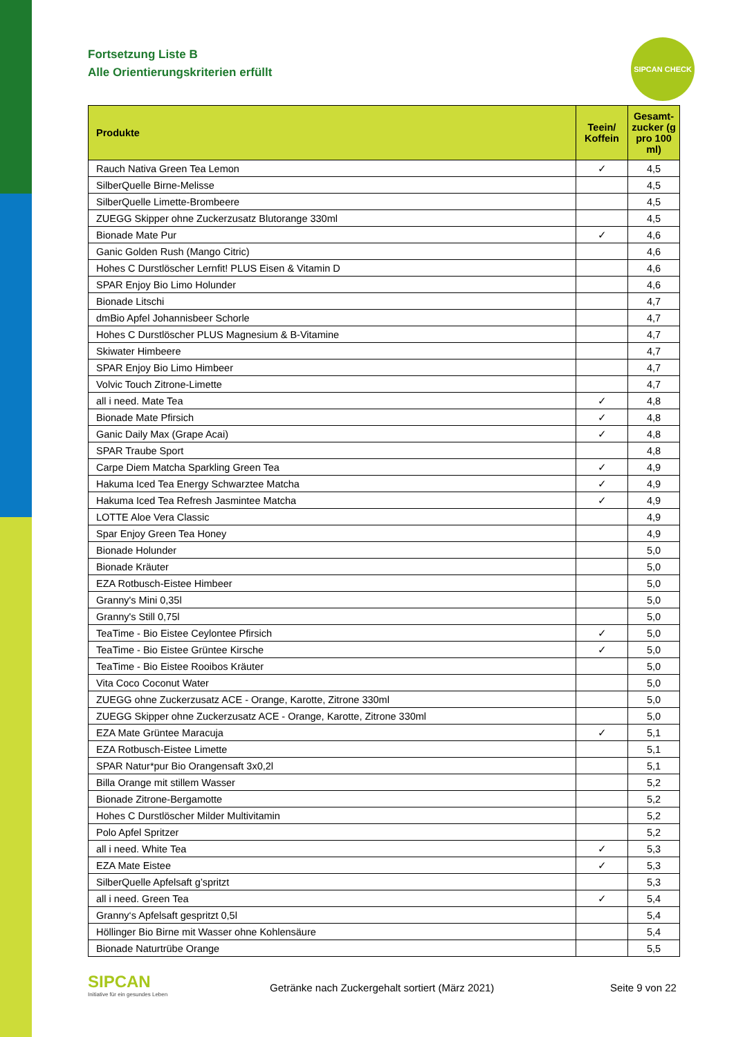Fortsetzung Liste B
Alle Orientierungskriterien erfüllt
SIPCAN CHECK
| Produkte | Teein/ Koffein | Gesamt-zucker (g pro 100 ml) |
| --- | --- | --- |
| Rauch Nativa Green Tea Lemon | ✓ | 4,5 |
| SilberQuelle Birne-Melisse | | 4,5 |
| SilberQuelle Limette-Brombeere | | 4,5 |
| ZUEGG Skipper ohne Zuckerzusatz Blutorange 330ml | | 4,5 |
| Bionade Mate Pur | ✓ | 4,6 |
| Ganic Golden Rush (Mango Citric) | | 4,6 |
| Hohes C Durstlöscher Lernfit! PLUS Eisen & Vitamin D | | 4,6 |
| SPAR Enjoy Bio Limo Holunder | | 4,6 |
| Bionade Litschi | | 4,7 |
| dmBio Apfel Johannisbeer Schorle | | 4,7 |
| Hohes C Durstlöscher PLUS Magnesium & B-Vitamine | | 4,7 |
| Skiwater Himbeere | | 4,7 |
| SPAR Enjoy Bio Limo Himbeer | | 4,7 |
| Volvic Touch Zitrone-Limette | | 4,7 |
| all i need. Mate Tea | ✓ | 4,8 |
| Bionade Mate Pfirsich | ✓ | 4,8 |
| Ganic Daily Max (Grape Acai) | ✓ | 4,8 |
| SPAR Traube Sport | | 4,8 |
| Carpe Diem Matcha Sparkling Green Tea | ✓ | 4,9 |
| Hakuma Iced Tea Energy Schwarztee Matcha | ✓ | 4,9 |
| Hakuma Iced Tea Refresh Jasmintee Matcha | ✓ | 4,9 |
| LOTTE Aloe Vera Classic | | 4,9 |
| Spar Enjoy Green Tea Honey | | 4,9 |
| Bionade Holunder | | 5,0 |
| Bionade Kräuter | | 5,0 |
| EZA Rotbusch-Eistee Himbeer | | 5,0 |
| Granny's Mini 0,35l | | 5,0 |
| Granny's Still 0,75l | | 5,0 |
| TeaTime - Bio Eistee Ceylontee Pfirsich | ✓ | 5,0 |
| TeaTime - Bio Eistee Grüntee Kirsche | ✓ | 5,0 |
| TeaTime - Bio Eistee Rooibos Kräuter | | 5,0 |
| Vita Coco Coconut Water | | 5,0 |
| ZUEGG ohne Zuckerzusatz ACE - Orange, Karotte, Zitrone 330ml | | 5,0 |
| ZUEGG Skipper ohne Zuckerzusatz ACE - Orange, Karotte, Zitrone 330ml | | 5,0 |
| EZA Mate Grüntee Maracuja | ✓ | 5,1 |
| EZA Rotbusch-Eistee Limette | | 5,1 |
| SPAR Natur*pur Bio Orangensaft 3x0,2l | | 5,1 |
| Billa Orange mit stillem Wasser | | 5,2 |
| Bionade Zitrone-Bergamotte | | 5,2 |
| Hohes C Durstlöscher Milder Multivitamin | | 5,2 |
| Polo Apfel Spritzer | | 5,2 |
| all i need. White Tea | ✓ | 5,3 |
| EZA Mate Eistee | ✓ | 5,3 |
| SilberQuelle Apfelsaft g’spritzt | | 5,3 |
| all i need. Green Tea | ✓ | 5,4 |
| Granny‘s Apfelsaft gespritzt 0,5l | | 5,4 |
| Höllinger Bio Birne mit Wasser ohne Kohlensäure | | 5,4 |
| Bionade Naturtrübe Orange | | 5,5 |
SIPCAN
Initiative für ein gesundes Leben
Getränke nach Zuckergehalt sortiert (März 2021)
Seite 9 von 22